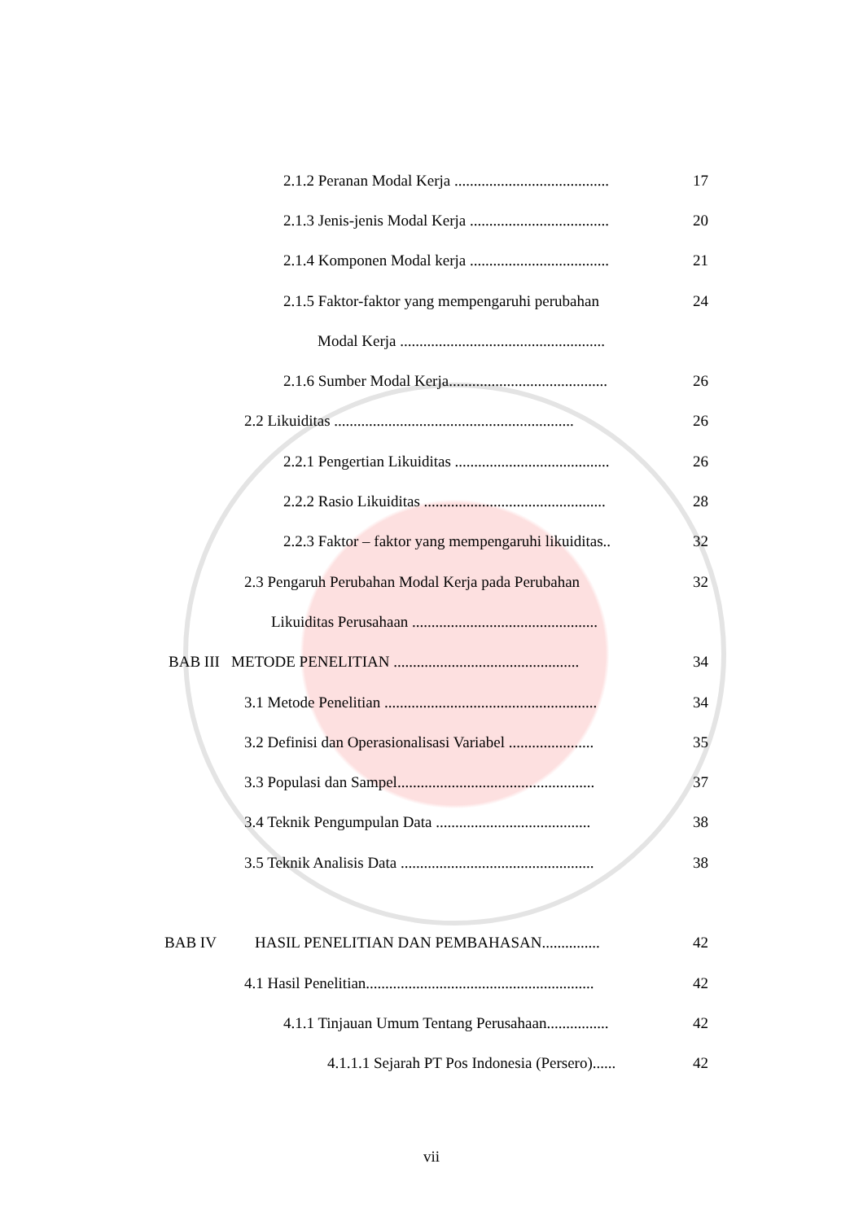2.1.2 Peranan Modal Kerja ........................................
17
2.1.3 Jenis-jenis Modal Kerja ....................................
20
2.1.4 Komponen Modal kerja ....................................
21
2.1.5 Faktor-faktor yang mempengaruhi perubahan
24
Modal Kerja .....................................................
2.1.6 Sumber Modal Kerja.........................................
26
2.2 Likuiditas ..............................................................
26
2.2.1 Pengertian Likuiditas ........................................
26
2.2.2 Rasio Likuiditas ...............................................
28
2.2.3 Faktor – faktor yang mempengaruhi likuiditas..
32
2.3 Pengaruh Perubahan Modal Kerja pada Perubahan
32
Likuiditas Perusahaan ................................................
BAB III METODE PENELITIAN ................................................
34
3.1 Metode Penelitian .......................................................
34
3.2 Definisi dan Operasionalisasi Variabel ......................
35
3.3 Populasi dan Sampel...................................................
37
3.4 Teknik Pengumpulan Data ........................................
38
3.5 Teknik Analisis Data ..................................................
38
BAB IV HASIL PENELITIAN DAN PEMBAHASAN...............
42
4.1 Hasil Penelitian...........................................................
42
4.1.1 Tinjauan Umum Tentang Perusahaan................
42
4.1.1.1 Sejarah PT Pos Indonesia (Persero)......
42
vii